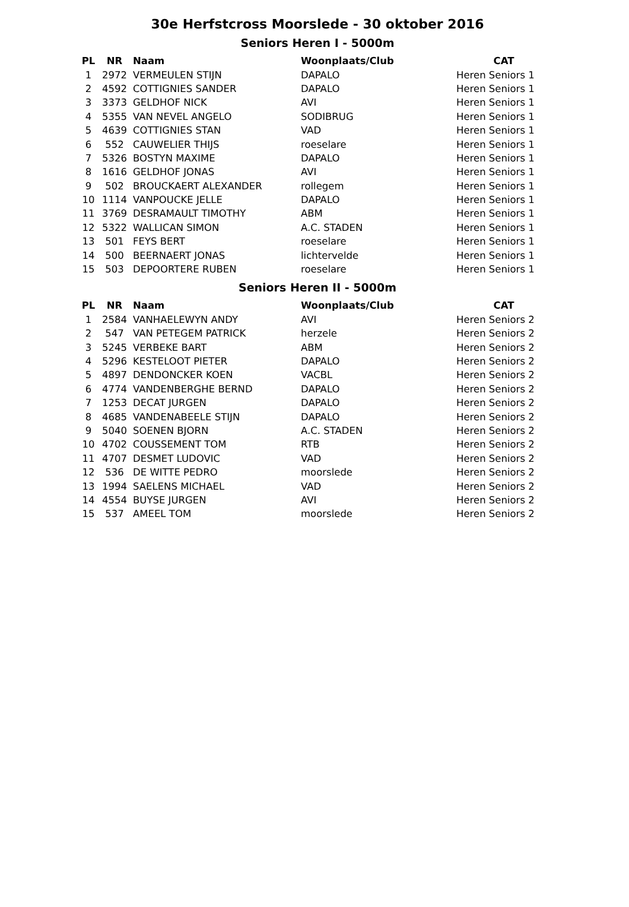30e Herfstcross Moorslede - 30 oktober 2016
Seniors Heren I - 5000m
| PL | NR | Naam | Woonplaats/Club | CAT |
| --- | --- | --- | --- | --- |
| 1 | 2972 | VERMEULEN STIJN | DAPALO | Heren Seniors 1 |
| 2 | 4592 | COTTIGNIES SANDER | DAPALO | Heren Seniors 1 |
| 3 | 3373 | GELDHOF NICK | AVI | Heren Seniors 1 |
| 4 | 5355 | VAN NEVEL ANGELO | SODIBRUG | Heren Seniors 1 |
| 5 | 4639 | COTTIGNIES STAN | VAD | Heren Seniors 1 |
| 6 | 552 | CAUWELIER THIJS | roeselare | Heren Seniors 1 |
| 7 | 5326 | BOSTYN MAXIME | DAPALO | Heren Seniors 1 |
| 8 | 1616 | GELDHOF JONAS | AVI | Heren Seniors 1 |
| 9 | 502 | BROUCKAERT ALEXANDER | rollegem | Heren Seniors 1 |
| 10 | 1114 | VANPOUCKE JELLE | DAPALO | Heren Seniors 1 |
| 11 | 3769 | DESRAMAULT TIMOTHY | ABM | Heren Seniors 1 |
| 12 | 5322 | WALLICAN SIMON | A.C. STADEN | Heren Seniors 1 |
| 13 | 501 | FEYS BERT | roeselare | Heren Seniors 1 |
| 14 | 500 | BEERNAERT JONAS | lichtervelde | Heren Seniors 1 |
| 15 | 503 | DEPOORTERE RUBEN | roeselare | Heren Seniors 1 |
Seniors Heren II - 5000m
| PL | NR | Naam | Woonplaats/Club | CAT |
| --- | --- | --- | --- | --- |
| 1 | 2584 | VANHAELEWYN ANDY | AVI | Heren Seniors 2 |
| 2 | 547 | VAN PETEGEM PATRICK | herzele | Heren Seniors 2 |
| 3 | 5245 | VERBEKE BART | ABM | Heren Seniors 2 |
| 4 | 5296 | KESTELOOT PIETER | DAPALO | Heren Seniors 2 |
| 5 | 4897 | DENDONCKER KOEN | VACBL | Heren Seniors 2 |
| 6 | 4774 | VANDENBERGHE BERND | DAPALO | Heren Seniors 2 |
| 7 | 1253 | DECAT JURGEN | DAPALO | Heren Seniors 2 |
| 8 | 4685 | VANDENABEELE STIJN | DAPALO | Heren Seniors 2 |
| 9 | 5040 | SOENEN BJORN | A.C. STADEN | Heren Seniors 2 |
| 10 | 4702 | COUSSEMENT TOM | RTB | Heren Seniors 2 |
| 11 | 4707 | DESMET LUDOVIC | VAD | Heren Seniors 2 |
| 12 | 536 | DE WITTE PEDRO | moorslede | Heren Seniors 2 |
| 13 | 1994 | SAELENS MICHAEL | VAD | Heren Seniors 2 |
| 14 | 4554 | BUYSE JURGEN | AVI | Heren Seniors 2 |
| 15 | 537 | AMEEL TOM | moorslede | Heren Seniors 2 |